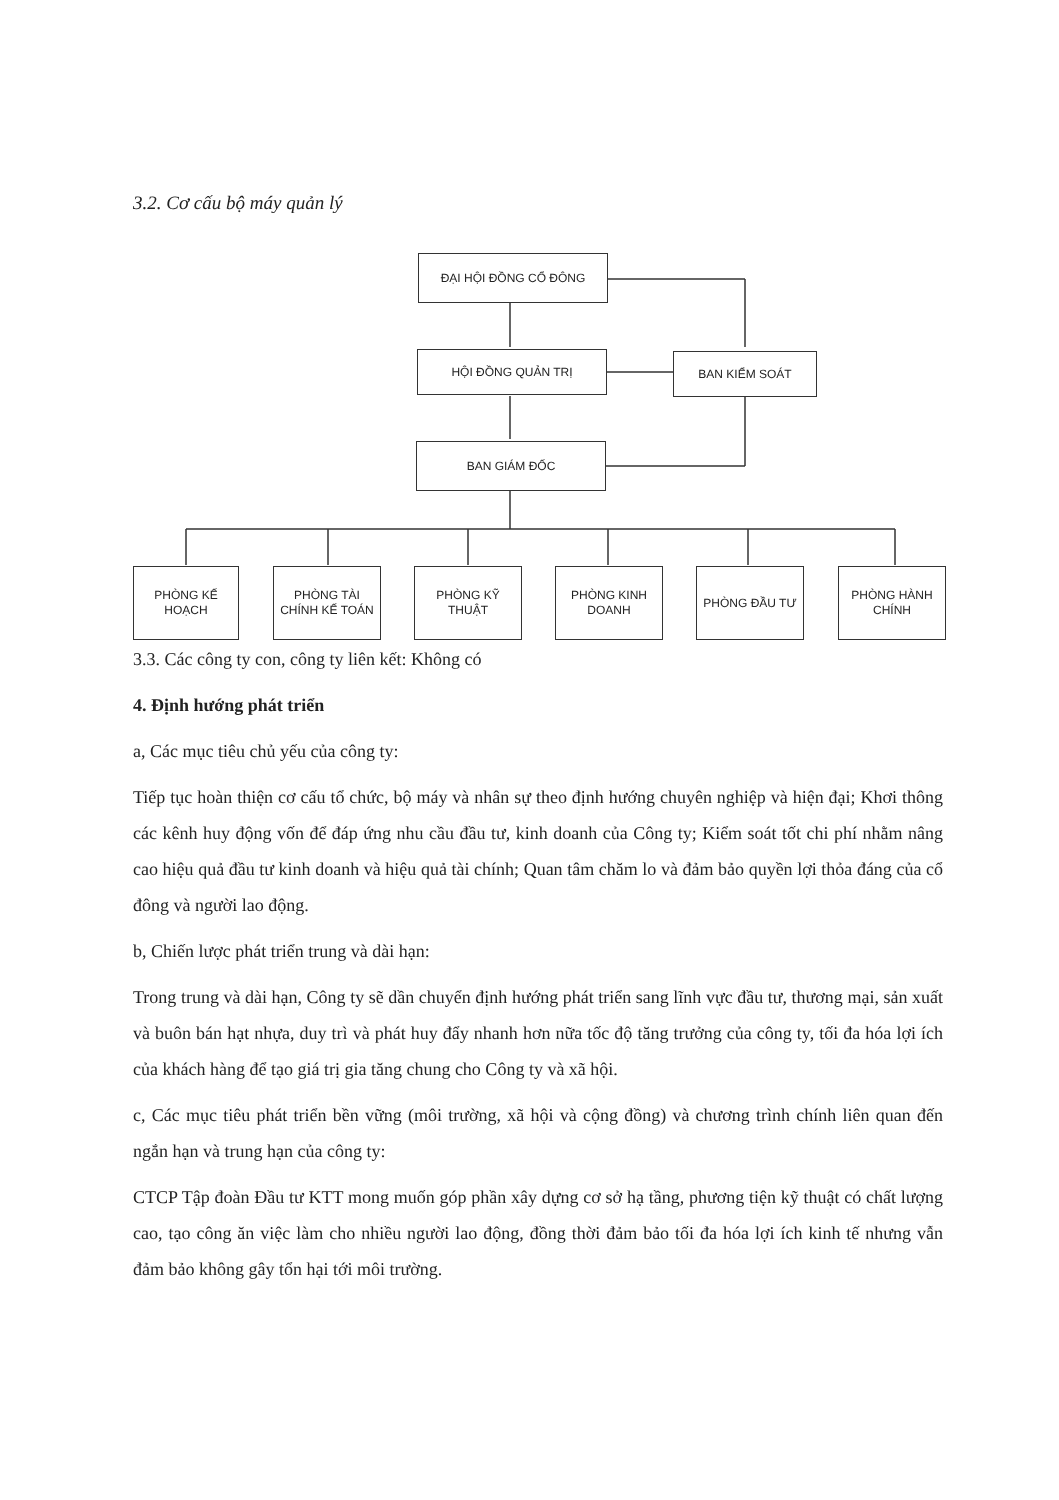3.2. Cơ cấu bộ máy quản lý
ĐẠI HỘI ĐỒNG CỔ ĐÔNG
HỘI ĐỒNG QUẢN TRỊ BAN KIỂM SOÁT
BAN GIÁM ĐỐC
PHÒNG KẾ HOẠCH
PHÒNG TÀI CHÍNH KẾ TOÁN
PHÒNG KỸ THUẬT
PHÒNG KINH DOANH
PHÒNG ĐẦU TƯ
PHÒNG HÀNH CHÍNH
3.3. Các công ty con, công ty liên kết: Không có
4. Định hướng phát triển
a, Các mục tiêu chủ yếu của công ty:
Tiếp tục hoàn thiện cơ cấu tổ chức, bộ máy và nhân sự theo định hướng chuyên nghiệp và hiện đại; Khơi thông các kênh huy động vốn để đáp ứng nhu cầu đầu tư, kinh doanh của Công ty; Kiểm soát tốt chi phí nhằm nâng cao hiệu quả đầu tư kinh doanh và hiệu quả tài chính; Quan tâm chăm lo và đảm bảo quyền lợi thỏa đáng của cổ đông và người lao động.
b, Chiến lược phát triển trung và dài hạn:
Trong trung và dài hạn, Công ty sẽ dần chuyển định hướng phát triển sang lĩnh vực đầu tư, thương mại, sản xuất và buôn bán hạt nhựa, duy trì và phát huy đẩy nhanh hơn nữa tốc độ tăng trưởng của công ty, tối đa hóa lợi ích của khách hàng để tạo giá trị gia tăng chung cho Công ty và xã hội.
c, Các mục tiêu phát triển bền vững (môi trường, xã hội và cộng đồng) và chương trình chính liên quan đến ngắn hạn và trung hạn của công ty:
CTCP Tập đoàn Đầu tư KTT mong muốn góp phần xây dựng cơ sở hạ tầng, phương tiện kỹ thuật có chất lượng cao, tạo công ăn việc làm cho nhiều người lao động, đồng thời đảm bảo tối đa hóa lợi ích kinh tế nhưng vẫn đảm bảo không gây tổn hại tới môi trường.